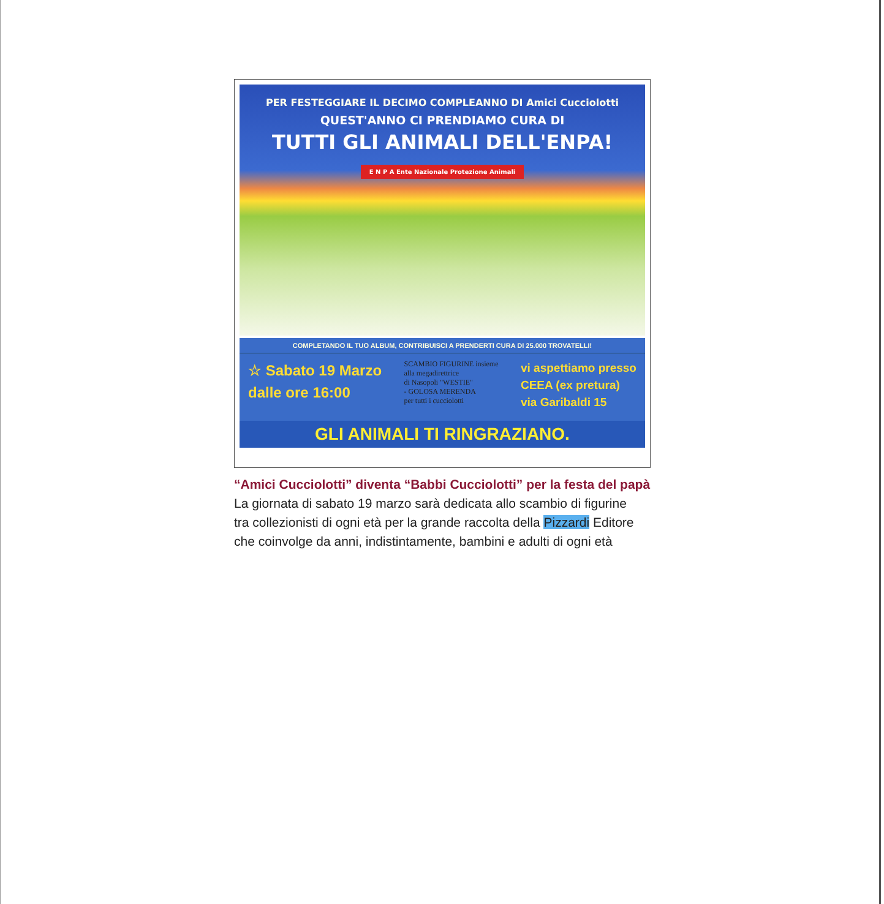PER FESTEGGIARE IL DECIMO COMPLEANNO DI Amici Cucciolotti
QUEST'ANNO CI PRENDIAMO CURA DI
TUTTI GLI ANIMALI DELL'ENPA!
E N P A Ente Nazionale Protezione Animali
COMPLETANDO IL TUO ALBUM, CONTRIBUISCI A PRENDERTI CURA DI 25.000 TROVATELLI!
☆ Sabato 19 Marzo
dalle ore 16:00
SCAMBIO FIGURINE insieme
alla megadirettrice
di Nasopoli "WESTIE"
- GOLOSA MERENDA
per tutti i cucciolotti
vi aspettiamo presso
CEEA (ex pretura)
via Garibaldi 15
GLI ANIMALI TI RINGRAZIANO.
“Amici Cucciolotti” diventa “Babbi Cucciolotti” per la festa del papà
La giornata di sabato 19 marzo sarà dedicata allo scambio di figurine
tra collezionisti di ogni età per la grande raccolta della Pizzardi Editore
che coinvolge da anni, indistintamente, bambini e adulti di ogni età